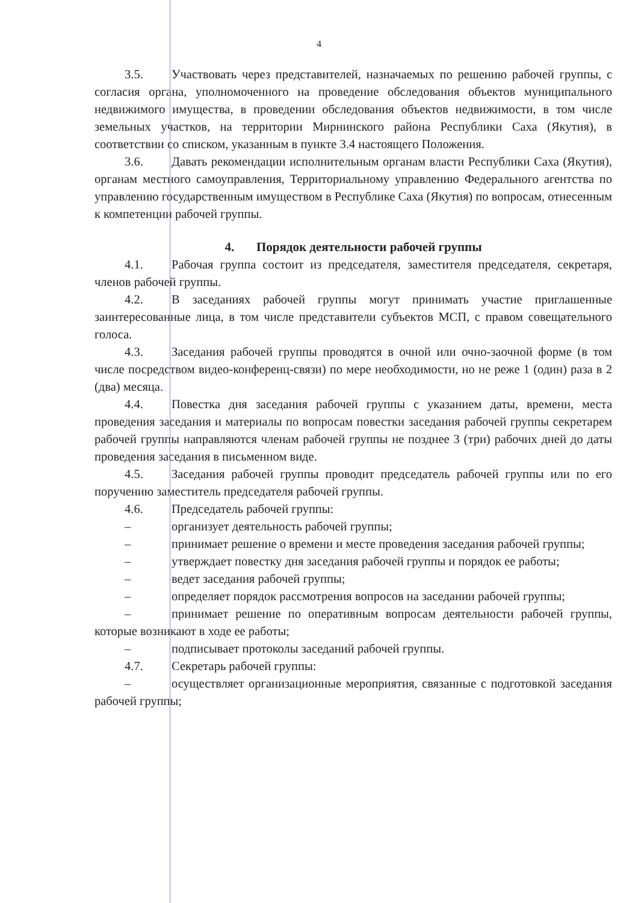4
3.5. Участвовать через представителей, назначаемых по решению рабочей группы, с согласия органа, уполномоченного на проведение обследования объектов муниципального недвижимого имущества, в проведении обследования объектов недвижимости, в том числе земельных участков, на территории Мирнинского района Республики Саха (Якутия), в соответствии со списком, указанным в пункте 3.4 настоящего Положения.
3.6. Давать рекомендации исполнительным органам власти Республики Саха (Якутия), органам местного самоуправления, Территориальному управлению Федерального агентства по управлению государственным имуществом в Республике Саха (Якутия) по вопросам, отнесенным к компетенции рабочей группы.
4. Порядок деятельности рабочей группы
4.1. Рабочая группа состоит из председателя, заместителя председателя, секретаря, членов рабочей группы.
4.2. В заседаниях рабочей группы могут принимать участие приглашенные заинтересованные лица, в том числе представители субъектов МСП, с правом совещательного голоса.
4.3. Заседания рабочей группы проводятся в очной или очно-заочной форме (в том числе посредством видео-конференц-связи) по мере необходимости, но не реже 1 (один) раза в 2 (два) месяца.
4.4. Повестка дня заседания рабочей группы с указанием даты, времени, места проведения заседания и материалы по вопросам повестки заседания рабочей группы секретарем рабочей группы направляются членам рабочей группы не позднее 3 (три) рабочих дней до даты проведения заседания в письменном виде.
4.5. Заседания рабочей группы проводит председатель рабочей группы или по его поручению заместитель председателя рабочей группы.
4.6. Председатель рабочей группы:
– организует деятельность рабочей группы;
– принимает решение о времени и месте проведения заседания рабочей группы;
– утверждает повестку дня заседания рабочей группы и порядок ее работы;
– ведет заседания рабочей группы;
– определяет порядок рассмотрения вопросов на заседании рабочей группы;
– принимает решение по оперативным вопросам деятельности рабочей группы, которые возникают в ходе ее работы;
– подписывает протоколы заседаний рабочей группы.
4.7. Секретарь рабочей группы:
– осуществляет организационные мероприятия, связанные с подготовкой заседания рабочей группы;